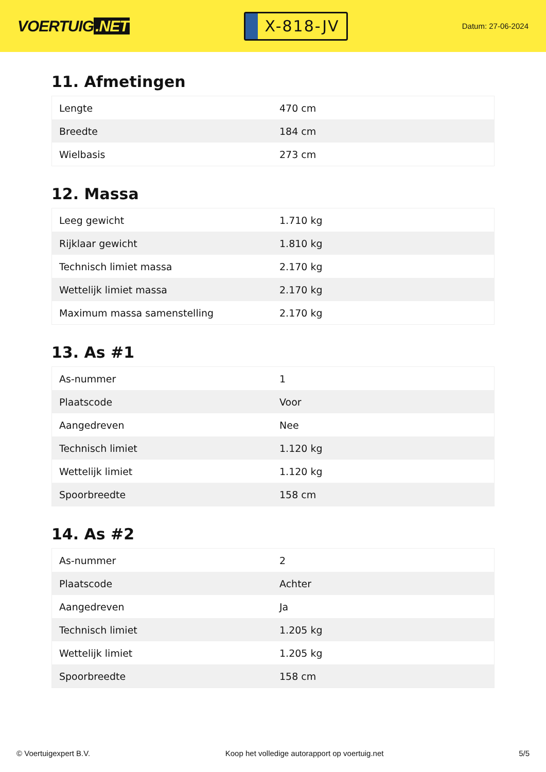VOERTUIG.NET
X-818-JV
Datum: 27-06-2024
11. Afmetingen
| Lengte | 470 cm |
| Breedte | 184 cm |
| Wielbasis | 273 cm |
12. Massa
| Leeg gewicht | 1.710 kg |
| Rijklaar gewicht | 1.810 kg |
| Technisch limiet massa | 2.170 kg |
| Wettelijk limiet massa | 2.170 kg |
| Maximum massa samenstelling | 2.170 kg |
13. As #1
| As-nummer | 1 |
| Plaatscode | Voor |
| Aangedreven | Nee |
| Technisch limiet | 1.120 kg |
| Wettelijk limiet | 1.120 kg |
| Spoorbreedte | 158 cm |
14. As #2
| As-nummer | 2 |
| Plaatscode | Achter |
| Aangedreven | Ja |
| Technisch limiet | 1.205 kg |
| Wettelijk limiet | 1.205 kg |
| Spoorbreedte | 158 cm |
© Voertuigexpert B.V. Koop het volledige autorapport op voertuig.net 5/5